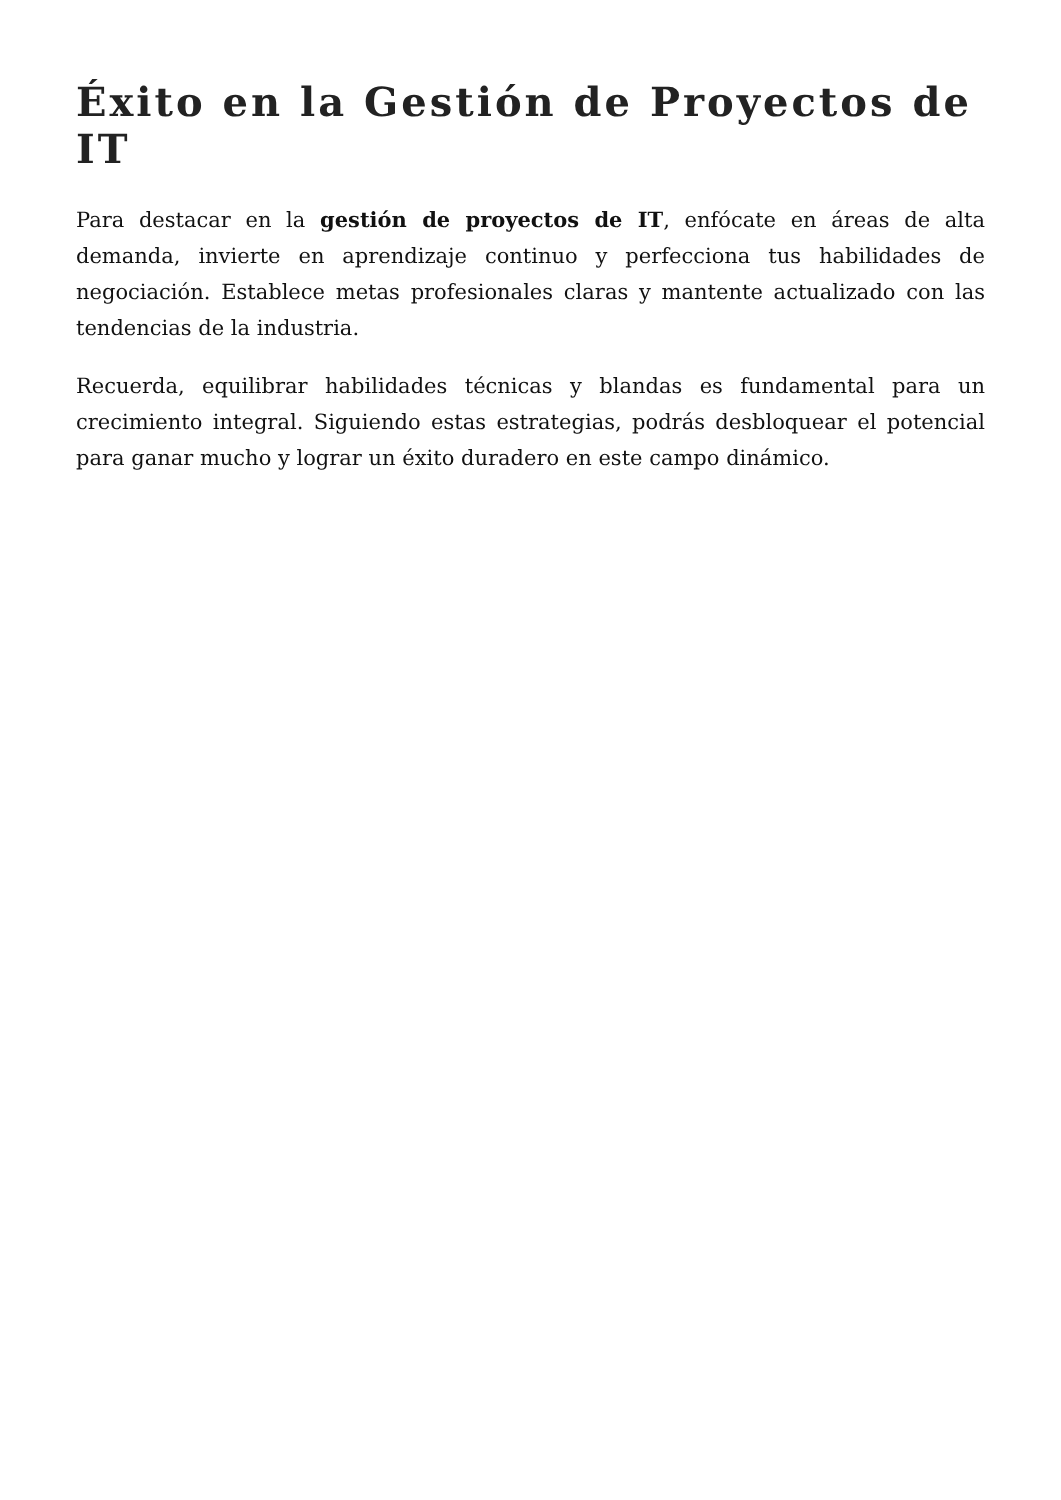Éxito en la Gestión de Proyectos de IT
Para destacar en la gestión de proyectos de IT, enfócate en áreas de alta demanda, invierte en aprendizaje continuo y perfecciona tus habilidades de negociación. Establece metas profesionales claras y mantente actualizado con las tendencias de la industria.
Recuerda, equilibrar habilidades técnicas y blandas es fundamental para un crecimiento integral. Siguiendo estas estrategias, podrás desbloquear el potencial para ganar mucho y lograr un éxito duradero en este campo dinámico.